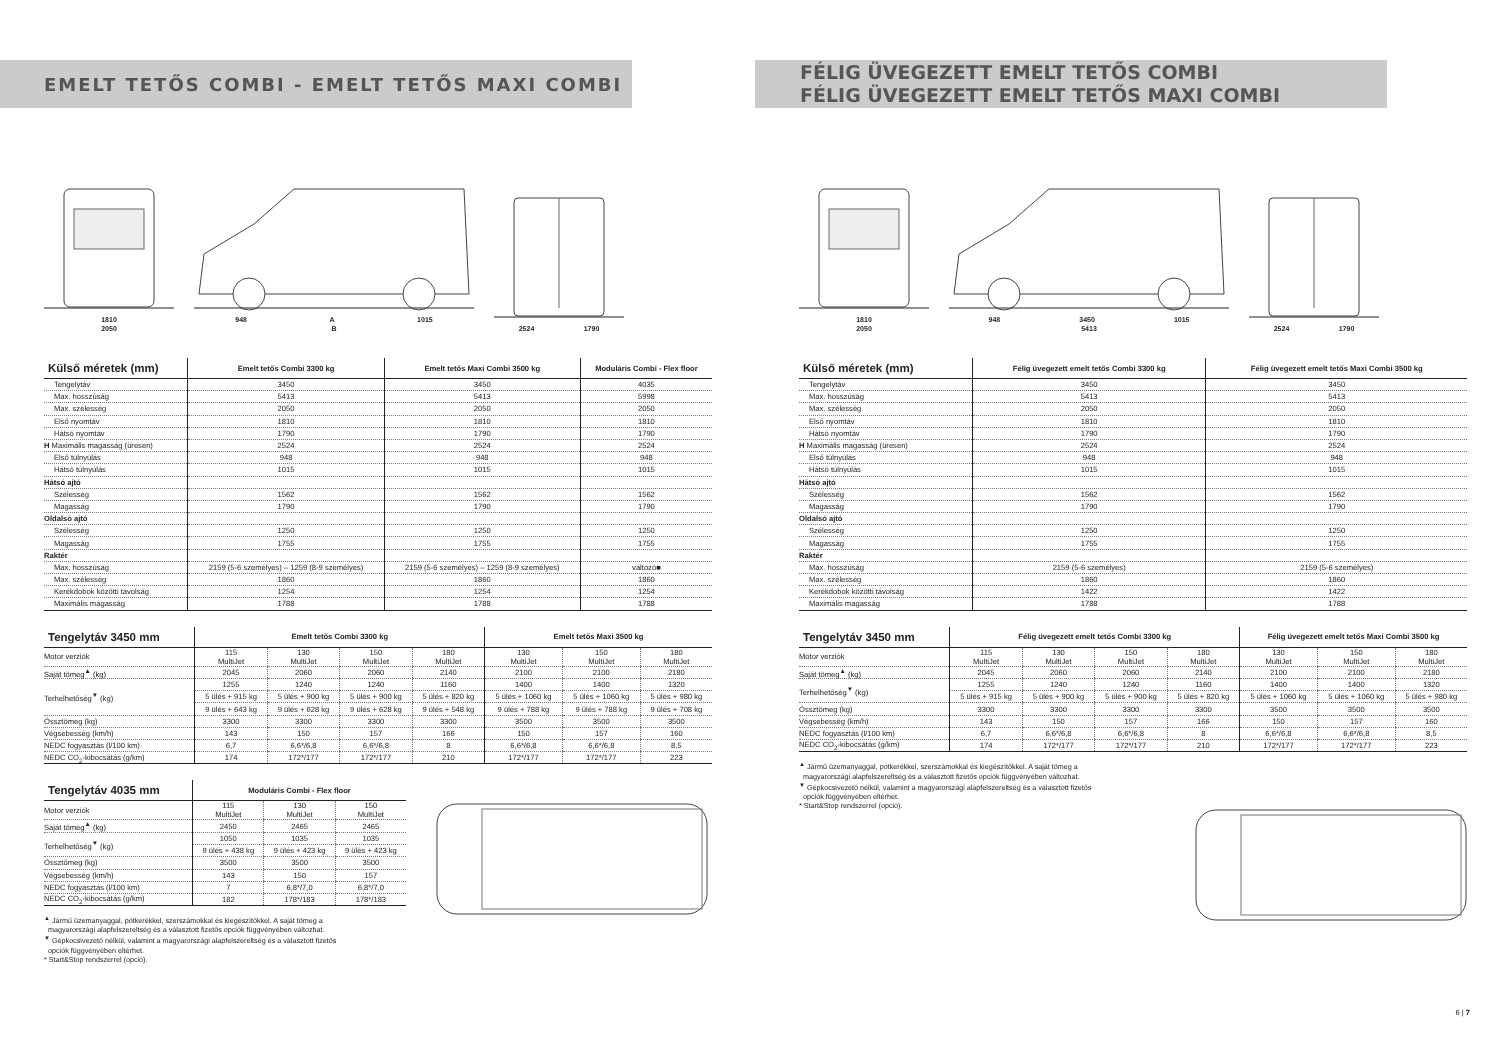EMELT TETŐS COMBI - EMELT TETŐS MAXI COMBI
1810
2050
948 A 1015
B
2524 1790
| Külső méretek (mm) | Emelt tetős Combi 3300 kg | Emelt tetős Maxi Combi 3500 kg | Moduláris Combi - Flex floor |
| --- | --- | --- | --- |
| Tengelytáv | 3450 | 3450 | 4035 |
| Max. hosszúság | 5413 | 5413 | 5998 |
| Max. szélesség | 2050 | 2050 | 2050 |
| Első nyomtáv | 1810 | 1810 | 1810 |
| Hátsó nyomtáv | 1790 | 1790 | 1790 |
| H Maximális magasság (üresen) | 2524 | 2524 | 2524 |
| Első túlnyúlás | 948 | 948 | 948 |
| Hátsó túlnyúlás | 1015 | 1015 | 1015 |
| Hátsó ajtó | | | |
| Szélesség | 1562 | 1562 | 1562 |
| Magasság | 1790 | 1790 | 1790 |
| Oldalsó ajtó | | | |
| Szélesség | 1250 | 1250 | 1250 |
| Magasság | 1755 | 1755 | 1755 |
| Raktér | | | |
| Max. hosszúság | 2159 (5-6 személyes) – 1259 (8-9 személyes) | 2159 (5-6 személyes) – 1259 (8-9 személyes) | változó■ |
| Max. szélesség | 1860 | 1860 | 1860 |
| Kerékdobok közötti távolság | 1254 | 1254 | 1254 |
| Maximális magasság | 1788 | 1788 | 1788 |
| Tengelytáv 3450 mm | Emelt tetős Combi 3300 kg | | | | Emelt tetős Maxi 3500 kg | | |
| --- | --- | --- | --- | --- | --- | --- | --- |
| Motor verziók | 115 MultiJet | 130 MultiJet | 150 MultiJet | 180 MultiJet | 130 MultiJet | 150 MultiJet | 180 MultiJet |
| Saját tömeg<sup>▲</sup> (kg) | 2045 | 2060 | 2060 | 2140 | 2100 | 2100 | 2180 |
| Terhelhetőség<sup>▼</sup> (kg) | 1255 | 1240 | 1240 | 1160 | 1400 | 1400 | 1320 |
| | 5 ülés + 915 kg | 5 ülés + 900 kg | 5 ülés + 900 kg | 5 ülés + 820 kg | 5 ülés + 1060 kg | 5 ülés + 1060 kg | 5 ülés + 980 kg |
| | 9 ülés + 643 kg | 9 ülés + 628 kg | 9 ülés + 628 kg | 9 ülés + 548 kg | 9 ülés + 788 kg | 9 ülés + 788 kg | 9 ülés + 708 kg |
| Össztömeg (kg) | 3300 | 3300 | 3300 | 3300 | 3500 | 3500 | 3500 |
| Végsebesség (km/h) | 143 | 150 | 157 | 166 | 150 | 157 | 160 |
| NEDC fogyasztás (l/100 km) | 6,7 | 6,6*/6,8 | 6,6*/6,8 | 8 | 6,6*/6,8 | 6,6*/6,8 | 8,5 |
| NEDC CO<sub>2</sub>-kibocsátás (g/km) | 174 | 172*/177 | 172*/177 | 210 | 172*/177 | 172*/177 | 223 |
| Tengelytáv 4035 mm | Moduláris Combi - Flex floor | | |
| --- | --- | --- | --- |
| Motor verziók | 115 MultiJet | 130 MultiJet | 150 MultiJet |
| Saját tömeg<sup>▲</sup> (kg) | 2450 | 2465 | 2465 |
| Terhelhetőség<sup>▼</sup> (kg) | 1050 | 1035 | 1035 |
| | 9 ülés + 438 kg | 9 ülés + 423 kg | 9 ülés + 423 kg |
| Össztömeg (kg) | 3500 | 3500 | 3500 |
| Végsebesség (km/h) | 143 | 150 | 157 |
| NEDC fogyasztás (l/100 km) | 7 | 6,8*/7,0 | 6,8*/7,0 |
| NEDC CO<sub>2</sub>-kibocsátás (g/km) | 182 | 178*/183 | 178*/183 |
<sup>▲</sup> Jármű üzemanyaggal, pótkerékkel, szerszámokkal és kiegészítőkkel. A saját tömeg a
magyarországi alapfelszereltség és a választott fizetős opciók függvényében változhat.
<sup>▼</sup> Gépkocsivezető nélkül, valamint a magyarországi alapfelszereltség és a választott fizetős
opciók függvényében eltérhet.
* Start&Stop rendszerrel (opció).
FÉLIG ÜVEGEZETT EMELT TETŐS COMBI
FÉLIG ÜVEGEZETT EMELT TETŐS MAXI COMBI
1810
2050
948 3450 1015
5413
2524 1790
| Külső méretek (mm) | Félig üvegezett emelt tetős Combi 3300 kg | Félig üvegezett emelt tetős Maxi Combi 3500 kg |
| --- | --- | --- |
| Tengelytáv | 3450 | 3450 |
| Max. hosszúság | 5413 | 5413 |
| Max. szélesség | 2050 | 2050 |
| Első nyomtáv | 1810 | 1810 |
| Hátsó nyomtáv | 1790 | 1790 |
| H Maximális magasság (üresen) | 2524 | 2524 |
| Első túlnyúlás | 948 | 948 |
| Hátsó túlnyúlás | 1015 | 1015 |
| Hátsó ajtó | | |
| Szélesség | 1562 | 1562 |
| Magasság | 1790 | 1790 |
| Oldalsó ajtó | | |
| Szélesség | 1250 | 1250 |
| Magasság | 1755 | 1755 |
| Raktér | | |
| Max. hosszúság | 2159 (5-6 személyes) | 2159 (5-6 személyes) |
| Max. szélesség | 1860 | 1860 |
| Kerékdobok közötti távolság | 1422 | 1422 |
| Maximális magasság | 1788 | 1788 |
| Tengelytáv 3450 mm | Félig üvegezett emelt tetős Combi 3300 kg | | | | Félig üvegezett emelt tetős Maxi Combi 3500 kg | | |
| --- | --- | --- | --- | --- | --- | --- | --- |
| Motor verziók | 115 MultiJet | 130 MultiJet | 150 MultiJet | 180 MultiJet | 130 MultiJet | 150 MultiJet | 180 MultiJet |
| Saját tömeg<sup>▲</sup> (kg) | 2045 | 2060 | 2060 | 2140 | 2100 | 2100 | 2180 |
| Terhelhetőség<sup>▼</sup> (kg) | 1255 | 1240 | 1240 | 1160 | 1400 | 1400 | 1320 |
| | 5 ülés + 915 kg | 5 ülés + 900 kg | 5 ülés + 900 kg | 5 ülés + 820 kg | 5 ülés + 1060 kg | 5 ülés + 1060 kg | 5 ülés + 980 kg |
| Össztömeg (kg) | 3300 | 3300 | 3300 | 3300 | 3500 | 3500 | 3500 |
| Végsebesség (km/h) | 143 | 150 | 157 | 166 | 150 | 157 | 160 |
| NEDC fogyasztás (l/100 km) | 6,7 | 6,6*/6,8 | 6,6*/6,8 | 8 | 6,6*/6,8 | 6,6*/6,8 | 8,5 |
| NEDC CO<sub>2</sub>-kibocsátás (g/km) | 174 | 172*/177 | 172*/177 | 210 | 172*/177 | 172*/177 | 223 |
<sup>▲</sup> Jármű üzemanyaggal, pótkerékkel, szerszámokkal és kiegészítőkkel. A saját tömeg a
magyarországi alapfelszereltség és a választott fizetős opciók függvényében változhat.
<sup>▼</sup> Gépkocsivezető nélkül, valamint a magyarországi alapfelszereltség és a választott fizetős
opciók függvényében eltérhet.
* Start&Stop rendszerrel (opció).
6 | 7